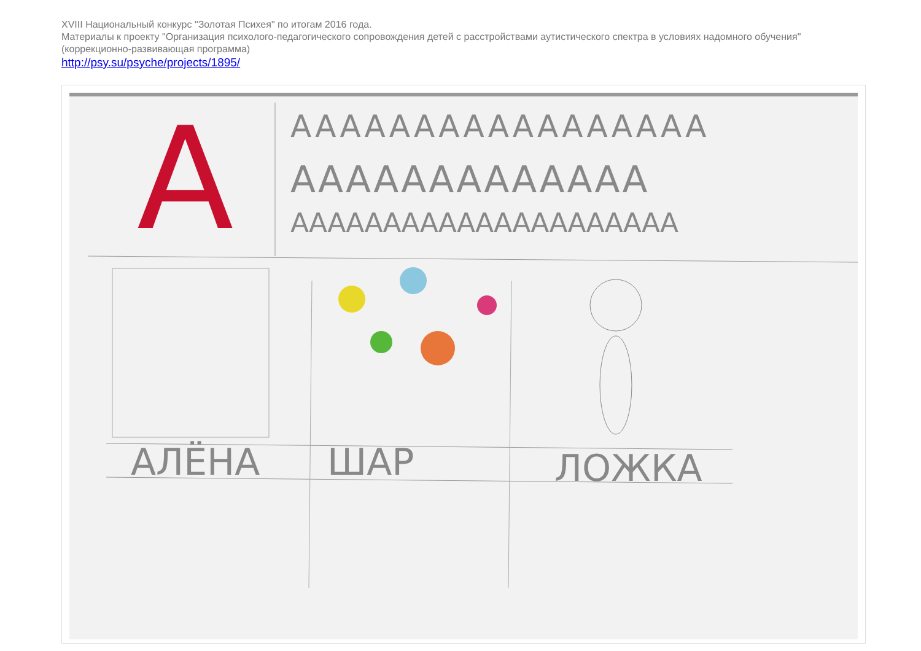XVIII Национальный конкурс "Золотая Психея" по итогам 2016 года.
Материалы к проекту "Организация психолого-педагогического сопровождения детей с расстройствами аутистического спектра в условиях надомного обучения" (коррекционно-развивающая программа)
http://psy.su/psyche/projects/1895/
A ААААААААААААААААА
ААААААААААААА
ААААААААААААААААААААА
АЛЁНА ШАР ЛОЖКА